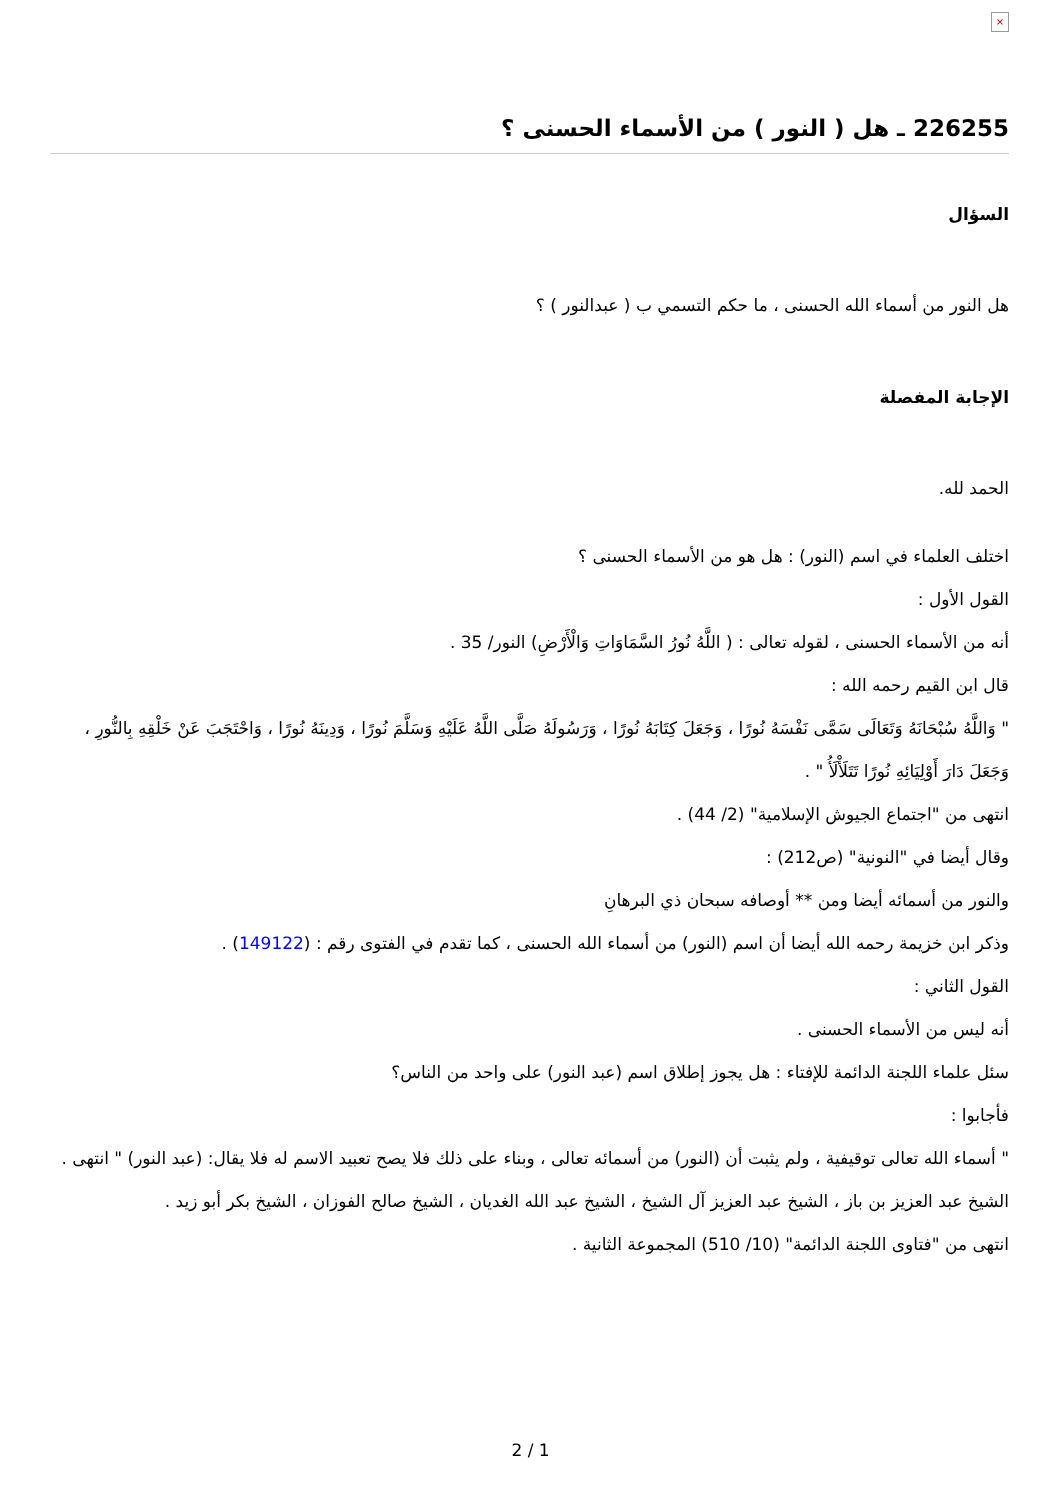×
226255 ـ هل ( النور ) من الأسماء الحسنى ؟
السؤال
هل النور من أسماء الله الحسنى ، ما حكم التسمي ب ( عبدالنور ) ؟
الإجابة المفصلة
الحمد لله.
اختلف العلماء في اسم (النور) : هل هو من الأسماء الحسنى ؟
القول الأول :
أنه من الأسماء الحسنى ، لقوله تعالى : ( اللَّهُ نُورُ السَّمَاوَاتِ وَالْأَرْضِ) النور/ 35 .
قال ابن القيم رحمه الله :
" وَاللَّهُ سُبْحَانَهُ وَتَعَالَى سَمَّى نَفْسَهُ نُورًا ، وَجَعَلَ كِتَابَهُ نُورًا ، وَرَسُولَهُ صَلَّى اللَّهُ عَلَيْهِ وَسَلَّمَ نُورًا ، وَدِينَهُ نُورًا ، وَاحْتَجَبَ عَنْ خَلْقِهِ بِالنُّورِ ، وَجَعَلَ دَارَ أَوْلِيَائِهِ نُورًا تَتَلَأْلَأُ " .
انتهى من "اجتماع الجيوش الإسلامية" (2/ 44) .
وقال أيضا في "النونية" (ص212) :
والنور من أسمائه أيضا ومن ** أوصافه سبحان ذي البرهانِ
وذكر ابن خزيمة رحمه الله أيضا أن اسم (النور) من أسماء الله الحسنى ، كما تقدم في الفتوى رقم : (149122) .
القول الثاني :
أنه ليس من الأسماء الحسنى .
سئل علماء اللجنة الدائمة للإفتاء : هل يجوز إطلاق اسم (عبد النور) على واحد من الناس؟
فأجابوا :
" أسماء الله تعالى توقيفية ، ولم يثبت أن (النور) من أسمائه تعالى ، وبناء على ذلك فلا يصح تعبيد الاسم له فلا يقال: (عبد النور) " انتهى .
الشيخ عبد العزيز بن باز ، الشيخ عبد العزيز آل الشيخ ، الشيخ عبد الله الغديان ، الشيخ صالح الفوزان ، الشيخ بكر أبو زيد .
انتهى من "فتاوى اللجنة الدائمة" (10/ 510) المجموعة الثانية .
2 / 1